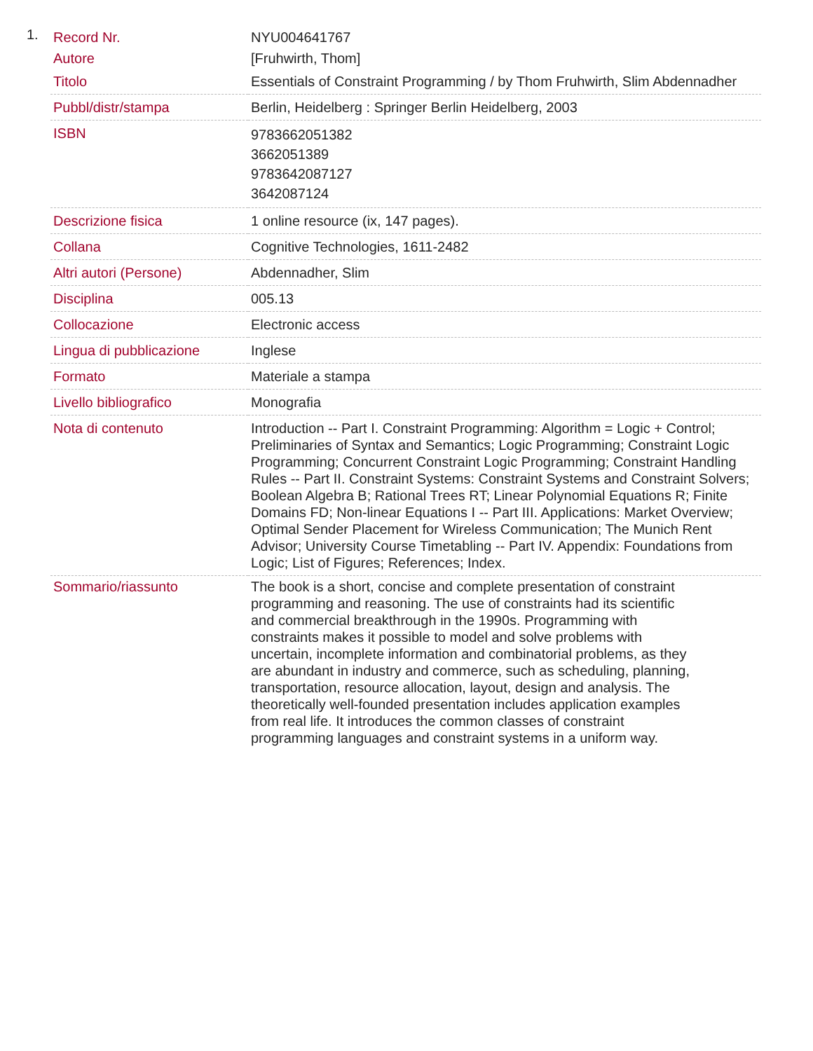1.
| Record Nr. | NYU004641767 |
| Autore | [Fruhwirth, Thom] |
| Titolo | Essentials of Constraint Programming / by Thom Fruhwirth, Slim Abdennadher |
| Pubbl/distr/stampa | Berlin, Heidelberg : Springer Berlin Heidelberg, 2003 |
| ISBN | 9783662051382 3662051389 9783642087127 3642087124 |
| Descrizione fisica | 1 online resource (ix, 147 pages). |
| Collana | Cognitive Technologies, 1611-2482 |
| Altri autori (Persone) | Abdennadher, Slim |
| Disciplina | 005.13 |
| Collocazione | Electronic access |
| Lingua di pubblicazione | Inglese |
| Formato | Materiale a stampa |
| Livello bibliografico | Monografia |
| Nota di contenuto | Introduction -- Part I. Constraint Programming: Algorithm = Logic + Control; Preliminaries of Syntax and Semantics; Logic Programming; Constraint Logic Programming; Concurrent Constraint Logic Programming; Constraint Handling Rules -- Part II. Constraint Systems: Constraint Systems and Constraint Solvers; Boolean Algebra B; Rational Trees RT; Linear Polynomial Equations R; Finite Domains FD; Non-linear Equations I -- Part III. Applications: Market Overview; Optimal Sender Placement for Wireless Communication; The Munich Rent Advisor; University Course Timetabling -- Part IV. Appendix: Foundations from Logic; List of Figures; References; Index. |
| Sommario/riassunto | The book is a short, concise and complete presentation of constraint programming and reasoning. The use of constraints had its scientific and commercial breakthrough in the 1990s. Programming with constraints makes it possible to model and solve problems with uncertain, incomplete information and combinatorial problems, as they are abundant in industry and commerce, such as scheduling, planning, transportation, resource allocation, layout, design and analysis. The theoretically well-founded presentation includes application examples from real life. It introduces the common classes of constraint programming languages and constraint systems in a uniform way. |